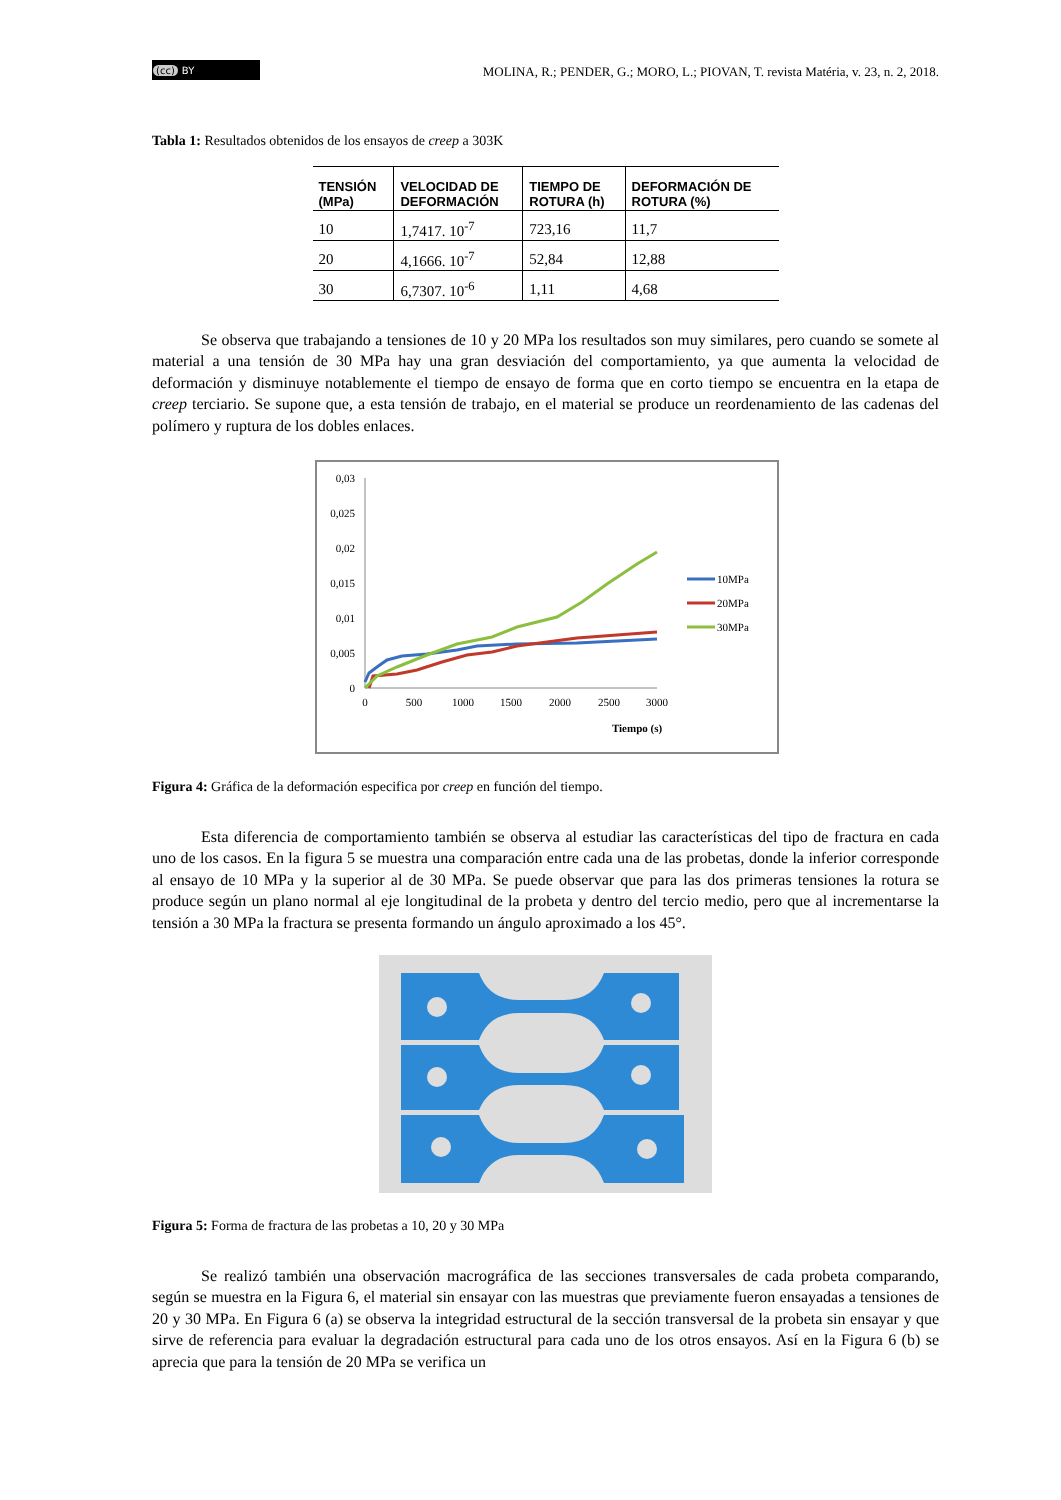(cc) BY
MOLINA, R.; PENDER, G.; MORO, L.; PIOVAN, T. revista Matéria, v. 23, n. 2, 2018.
Tabla 1: Resultados obtenidos de los ensayos de creep a 303K
| TENSIÓN (MPa) | VELOCIDAD DE DEFORMACIÓN | TIEMPO DE ROTURA (h) | DEFORMACIÓN DE ROTURA (%) |
| --- | --- | --- | --- |
| 10 | 1,7417. 10<sup>-7</sup> | 723,16 | 11,7 |
| 20 | 4,1666. 10<sup>-7</sup> | 52,84 | 12,88 |
| 30 | 6,7307. 10<sup>-6</sup> | 1,11 | 4,68 |
Se observa que trabajando a tensiones de 10 y 20 MPa los resultados son muy similares, pero cuando se somete al material a una tensión de 30 MPa hay una gran desviación del comportamiento, ya que aumenta la velocidad de deformación y disminuye notablemente el tiempo de ensayo de forma que en corto tiempo se encuentra en la etapa de creep terciario. Se supone que, a esta tensión de trabajo, en el material se produce un reordenamiento de las cadenas del polímero y ruptura de los dobles enlaces.
0,03
0,025
0,02
0,015
0,01
0,005
0
0
500
1000
1500
2000
2500
3000
Tiempo (s)
10MPa
20MPa
30MPa
Figura 4: Gráfica de la deformación especifica por creep en función del tiempo.
Esta diferencia de comportamiento también se observa al estudiar las características del tipo de fractura en cada uno de los casos. En la figura 5 se muestra una comparación entre cada una de las probetas, donde la inferior corresponde al ensayo de 10 MPa y la superior al de 30 MPa. Se puede observar que para las dos primeras tensiones la rotura se produce según un plano normal al eje longitudinal de la probeta y dentro del tercio medio, pero que al incrementarse la tensión a 30 MPa la fractura se presenta formando un ángulo aproximado a los 45°.
Figura 5: Forma de fractura de las probetas a 10, 20 y 30 MPa
Se realizó también una observación macrográfica de las secciones transversales de cada probeta comparando, según se muestra en la Figura 6, el material sin ensayar con las muestras que previamente fueron ensayadas a tensiones de 20 y 30 MPa. En Figura 6 (a) se observa la integridad estructural de la sección transversal de la probeta sin ensayar y que sirve de referencia para evaluar la degradación estructural para cada uno de los otros ensayos. Así en la Figura 6 (b) se aprecia que para la tensión de 20 MPa se verifica un